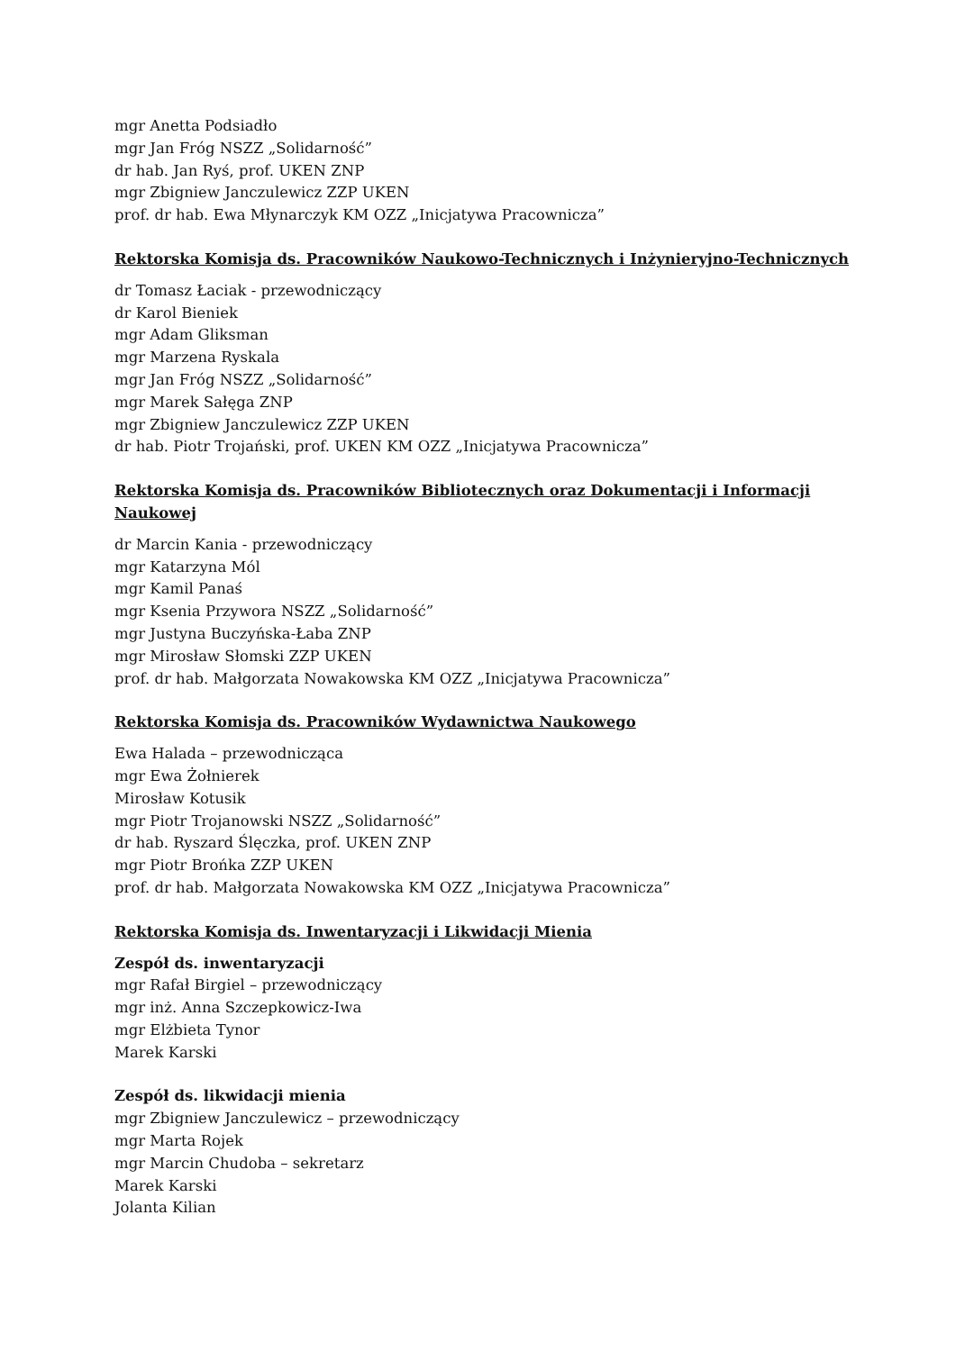mgr Anetta Podsiadło
mgr Jan Fróg NSZZ „Solidarność”
dr hab. Jan Ryś, prof. UKEN ZNP
mgr Zbigniew Janczulewicz ZZP UKEN
prof. dr hab. Ewa Młynarczyk KM OZZ „Inicjatywa Pracownicza”
Rektorska Komisja ds. Pracowników Naukowo-Technicznych i Inżynieryjno-Technicznych
dr Tomasz Łaciak - przewodniczący
dr Karol Bieniek
mgr Adam Gliksman
mgr Marzena Ryskala
mgr Jan Fróg NSZZ „Solidarność”
mgr Marek Sałęga ZNP
mgr Zbigniew Janczulewicz ZZP UKEN
dr hab. Piotr Trojański, prof. UKEN KM OZZ „Inicjatywa Pracownicza”
Rektorska Komisja ds. Pracowników Bibliotecznych oraz Dokumentacji i Informacji Naukowej
dr Marcin Kania - przewodniczący
mgr Katarzyna Mól
mgr Kamil Panaś
mgr Ksenia Przywora NSZZ „Solidarność”
mgr Justyna Buczyńska-Łaba ZNP
mgr Mirosław Słomski ZZP UKEN
prof. dr hab. Małgorzata Nowakowska KM OZZ „Inicjatywa Pracownicza”
Rektorska Komisja ds. Pracowników Wydawnictwa Naukowego
Ewa Halada – przewodnicząca
mgr Ewa Żołnierek
Mirosław Kotusik
mgr Piotr Trojanowski NSZZ „Solidarność”
dr hab. Ryszard Ślęczka, prof. UKEN ZNP
mgr Piotr Brońka ZZP UKEN
prof. dr hab. Małgorzata Nowakowska KM OZZ „Inicjatywa Pracownicza”
Rektorska Komisja ds. Inwentaryzacji i Likwidacji Mienia
Zespół ds. inwentaryzacji
mgr Rafał Birgiel – przewodniczący
mgr inż. Anna Szczepkowicz-Iwa
mgr Elżbieta Tynor
Marek Karski
Zespół ds. likwidacji mienia
mgr Zbigniew Janczulewicz – przewodniczący
mgr Marta Rojek
mgr Marcin Chudoba – sekretarz
Marek Karski
Jolanta Kilian